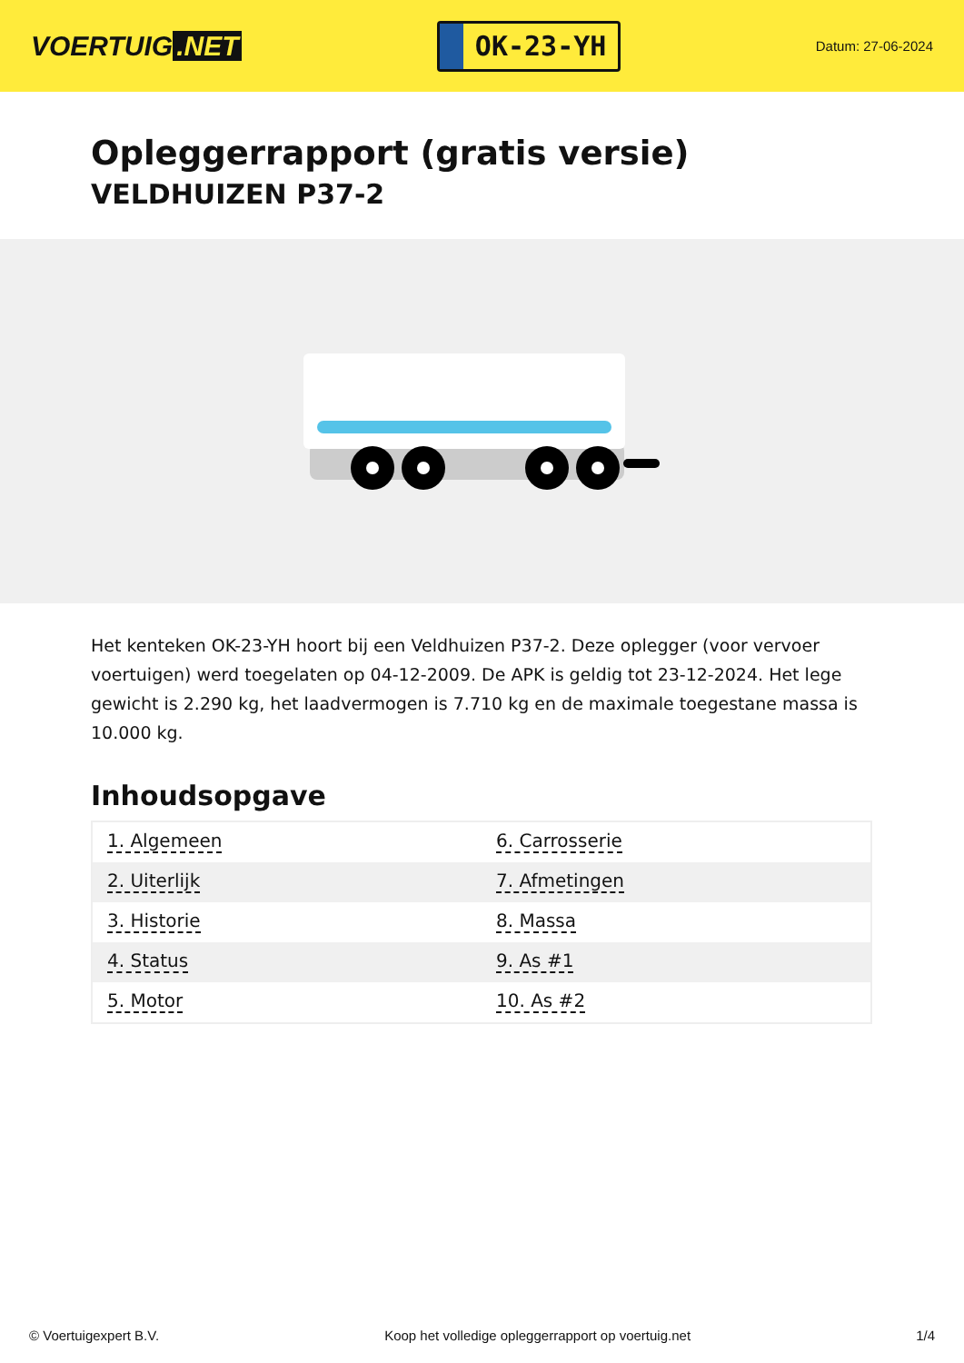VOERTUIG.NET
OK-23-YH
Datum: 27-06-2024
Opleggerrapport (gratis versie)
VELDHUIZEN P37-2
Het kenteken OK-23-YH hoort bij een Veldhuizen P37-2. Deze oplegger (voor vervoer voertuigen) werd toegelaten op 04-12-2009. De APK is geldig tot 23-12-2024. Het lege gewicht is 2.290 kg, het laadvermogen is 7.710 kg en de maximale toegestane massa is 10.000 kg.
Inhoudsopgave
| 1. Algemeen | 6. Carrosserie |
| 2. Uiterlijk | 7. Afmetingen |
| 3. Historie | 8. Massa |
| 4. Status | 9. As #1 |
| 5. Motor | 10. As #2 |
© Voertuigexpert B.V. Koop het volledige opleggerrapport op voertuig.net 1/4